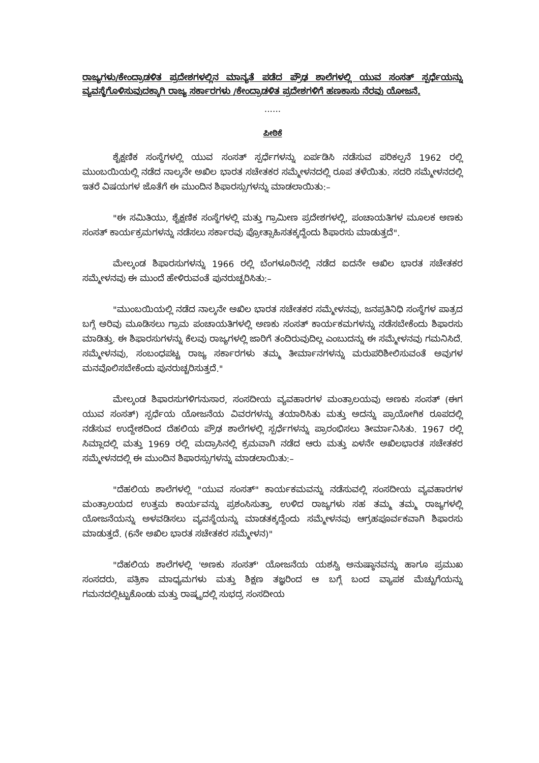ರಾಜ್ಯಗಳು/ಕೇಂದ್ರಾಡಳಿತ ಪ್ರದೇಶಗಳಲ್ಲಿನ ಮಾನ್ಯತೆ ಪಡೆದ ಪ್ರೌಢ ಶಾಲೆಗಳಲ್ಲಿ ಯುವ ಸಂಸತ್ ಸ್ಪರ್ಧೆಯನ್ನು ವ್ಯವಸ್ಥೆಗೊಳಿಸುವುದಕ್ಕಾಗಿ ರಾಜ್ಯ ಸರ್ಕಾರಗಳು /ಕೇಂದ್ರಾಡಳಿತ ಪ್ರದೇಶಗಳಿಗೆ ಹಣಕಾಸು ನೆರವು ಯೋಜನೆ.
......
ಪೀಠಿಕೆ
ಶೈಕ್ಷಣಿಕ ಸಂಸ್ಥೆಗಳಲ್ಲಿ ಯುವ ಸಂಸತ್ ಸ್ಪರ್ಧೆಗಳನ್ನು ಏರ್ಪಡಿಸಿ ನಡೆಸುವ ಪರಿಕಲ್ಪನೆ 1962 ರಲ್ಲಿ ಮುಂಬಯಿಯಲ್ಲಿ ನಡೆದ ನಾಲ್ಕನೇ ಅಖಿಲ ಭಾರತ ಸಚೇತಕರ ಸಮ್ಮೇಳನದಲ್ಲಿ ರೂಪ ತಳೆಯಿತು. ಸದರಿ ಸಮ್ಮೇಳನದಲ್ಲಿ ಇತರೆ ವಿಷಯಗಳ ಜೊತೆಗೆ ಈ ಮುಂದಿನ ಶಿಫಾರಸ್ಸುಗಳನ್ನು ಮಾಡಲಾಯಿತು:–
"ಈ ಸಮಿತಿಯು, ಶೈಕ್ಷಣಿಕ ಸಂಸ್ಥೆಗಳಲ್ಲಿ ಮತ್ತು ಗ್ರಾಮೀಣ ಪ್ರದೇಶಗಳಲ್ಲಿ, ಪಂಚಾಯತಿಗಳ ಮೂಲಕ ಅಣಕು ಸಂಸತ್ ಕಾರ್ಯಕ್ರಮಗಳನ್ನು ನಡೆಸಲು ಸರ್ಕಾರವು ಪ್ರೋತ್ಸಾಹಿಸತಕ್ಕದ್ದೆಂದು ಶಿಫಾರಸು ಮಾಡುತ್ತದೆ".
ಮೇಲ್ಕಂಡ ಶಿಫಾರಸುಗಳನ್ನು 1966 ರಲ್ಲಿ ಬೆಂಗಳೂರಿನಲ್ಲಿ ನಡೆದ ಐದನೇ ಅಖಿಲ ಭಾರತ ಸಚೇತಕರ ಸಮ್ಮೇಳನವು ಈ ಮುಂದೆ ಹೇಳಿರುವಂತೆ ಪುನರುಚ್ಚರಿಸಿತು:–
"ಮುಂಬಯಿಯಲ್ಲಿ ನಡೆದ ನಾಲ್ಕನೇ ಅಖಿಲ ಭಾರತ ಸಚೇತಕರ ಸಮ್ಮೇಳನವು, ಜನಪ್ರತಿನಿಧಿ ಸಂಸ್ಥೆಗಳ ಪಾತ್ರದ ಬಗ್ಗೆ ಅರಿವು ಮೂಡಿಸಲು ಗ್ರಾಮ ಪಂಚಾಯತಿಗಳಲ್ಲಿ ಅಣಕು ಸಂಸತ್ ಕಾರ್ಯಕಮಗಳನ್ನು ನಡೆಸಬೇಕೆಂದು ಶಿಫಾರಸು ಮಾಡಿತ್ತು. ಈ ಶಿಫಾರಸುಗಳನ್ನು ಕೆಲವು ರಾಜ್ಯಗಳಲ್ಲಿ ಜಾರಿಗೆ ತಂದಿರುವುದಿಲ್ಲ ಎಂಬುದನ್ನು ಈ ಸಮ್ಮೇಳನವು ಗಮನಿಸಿದೆ. ಸಮ್ಮೇಳನವು, ಸಂಬಂಧಪಟ್ಟ ರಾಜ್ಯ ಸರ್ಕಾರಗಳು ತಮ್ಮ ತೀರ್ಮಾನಗಳನ್ನು ಮರುಪರಿಶೀಲಿಸುವಂತೆ ಅವುಗಳ ಮನವೊಲಿಸಬೇಕೆಂದು ಪುನರುಚ್ಚರಿಸುತ್ತದೆ."
ಮೇಲ್ಕಂಡ ಶಿಫಾರಸುಗಳಿಗನುಸಾರ, ಸಂಸದೀಯ ವ್ಯವಹಾರಗಳ ಮಂತ್ರಾಲಯವು ಅಣಕು ಸಂಸತ್ (ಈಗ ಯುವ ಸಂಸತ್) ಸ್ಪರ್ಧೆಯ ಯೋಜನೆಯ ವಿವರಗಳನ್ನು ತಯಾರಿಸಿತು ಮತ್ತು ಅದನ್ನು ಪ್ರಾಯೋಗಿಕ ರೂಪದಲ್ಲಿ ನಡೆಸುವ ಉದ್ದೇಶದಿಂದ ದೆಹಲಿಯ ಪ್ರೌಢ ಶಾಲೆಗಳಲ್ಲಿ ಸ್ಪರ್ಧೆಗಳನ್ನು ಪ್ರಾರಂಭಿಸಲು ತೀರ್ಮಾನಿಸಿತು. 1967 ರಲ್ಲಿ ಸಿಮ್ಲಾದಲ್ಲಿ ಮತ್ತು 1969 ರಲ್ಲಿ ಮದ್ರಾಸಿನಲ್ಲಿ ಕ್ರಮವಾಗಿ ನಡೆದ ಆರು ಮತ್ತು ಏಳನೇ ಅಖಿಲಭಾರತ ಸಚೇತಕರ ಸಮ್ಮೇಳನದಲ್ಲಿ ಈ ಮುಂದಿನ ಶಿಫಾರಸ್ಸುಗಳನ್ನು ಮಾಡಲಾಯಿತು:–
"ದೆಹಲಿಯ ಶಾಲೆಗಳಲ್ಲಿ "ಯುವ ಸಂಸತ್" ಕಾರ್ಯಕಮವನ್ನು ನಡೆಸುವಲ್ಲಿ ಸಂಸದೀಯ ವ್ಯವಹಾರಗಳ ಮಂತ್ರಾಲಯದ ಉತ್ತಮ ಕಾರ್ಯವನ್ನು ಪ್ರಶಂಸಿಸುತ್ತಾ, ಉಳಿದ ರಾಜ್ಯಗಳು ಸಹ ತಮ್ಮ ತಮ್ಮ ರಾಜ್ಯಗಳಲ್ಲಿ ಯೋಜನೆಯನ್ನು ಅಳವಡಿಸಲು ವ್ಯವಸ್ಥೆಯನ್ನು ಮಾಡತಕ್ಕದ್ದೆಂದು ಸಮ್ಮೇಳನವು ಆಗ್ರಹಪೂರ್ವಕವಾಗಿ ಶಿಫಾರಸು ಮಾಡುತ್ತದೆ. (6ನೇ ಅಖಿಲ ಭಾರತ ಸಚೇತಕರ ಸಮ್ಮೇಳನ)"
"ದೆಹಲಿಯ ಶಾಲೆಗಳಲ್ಲಿ 'ಅಣಕು ಸಂಸತ್' ಯೋಜನೆಯ ಯಶಸ್ವಿ ಅನುಷ್ಠಾನವನ್ನು ಹಾಗೂ ಪ್ರಮುಖ ಸಂಸದರು, ಪತ್ರಿಕಾ ಮಾಧ್ಯಮಗಳು ಮತ್ತು ಶಿಕ್ಷಣ ತಜ್ಞರಿಂದ ಆ ಬಗ್ಗೆ ಬಂದ ವ್ಯಾಪಕ ಮೆಚ್ಚುಗೆಯನ್ನು ಗಮನದಲ್ಲಿಟ್ಟುಕೊಂಡು ಮತ್ತು ರಾಷ್ಟ್ರದಲ್ಲಿ ಸುಭದ್ರ ಸಂಸದೀಯ